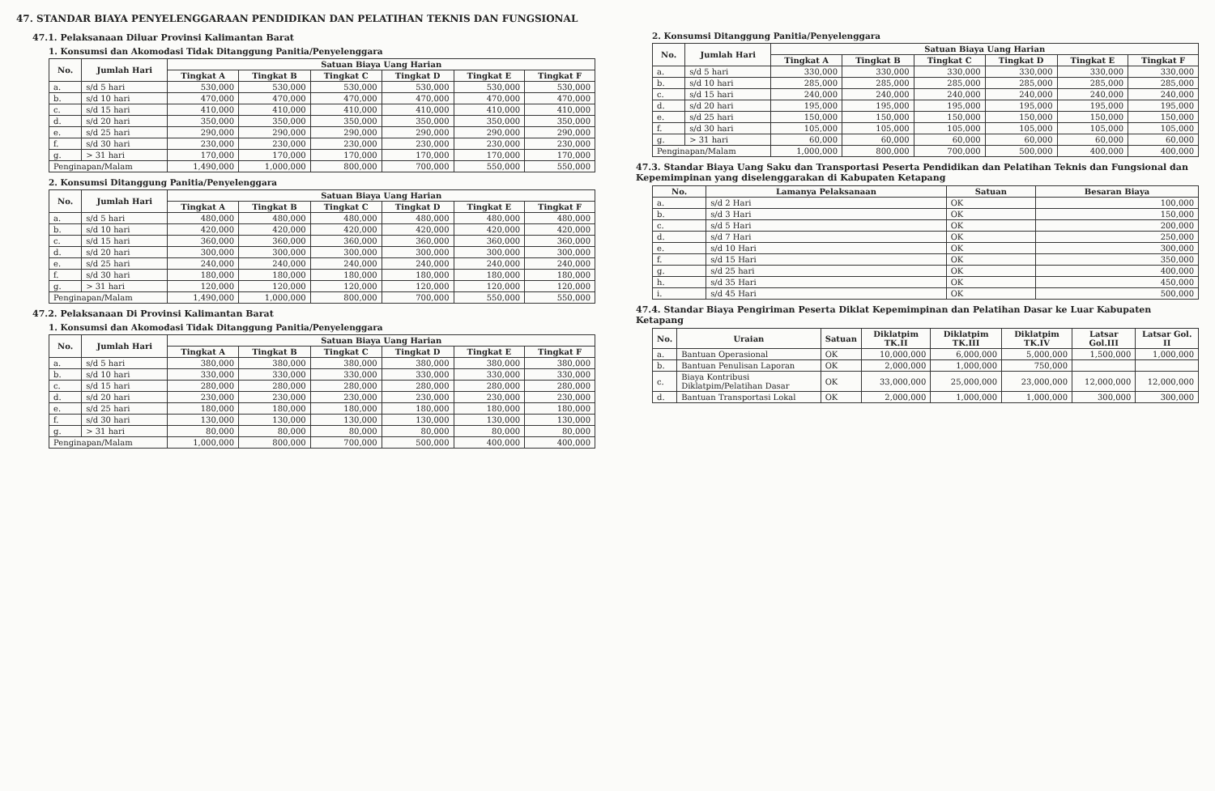47. STANDAR BIAYA PENYELENGGARAAN PENDIDIKAN DAN PELATIHAN TEKNIS DAN FUNGSIONAL
47.1. Pelaksanaan Diluar Provinsi Kalimantan Barat
1. Konsumsi dan Akomodasi Tidak Ditanggung Panitia/Penyelenggara
| No. | Jumlah Hari | Satuan Biaya Uang Harian | | | | | |
| --- | --- | --- | --- | --- | --- | --- | --- |
| | | Tingkat A | Tingkat B | Tingkat C | Tingkat D | Tingkat E | Tingkat F |
| a. | s/d 5 hari | 530,000 | 530,000 | 530,000 | 530,000 | 530,000 | 530,000 |
| b. | s/d 10 hari | 470,000 | 470,000 | 470,000 | 470,000 | 470,000 | 470,000 |
| c. | s/d 15 hari | 410,000 | 410,000 | 410,000 | 410,000 | 410,000 | 410,000 |
| d. | s/d 20 hari | 350,000 | 350,000 | 350,000 | 350,000 | 350,000 | 350,000 |
| e. | s/d 25 hari | 290,000 | 290,000 | 290,000 | 290,000 | 290,000 | 290,000 |
| f. | s/d 30 hari | 230,000 | 230,000 | 230,000 | 230,000 | 230,000 | 230,000 |
| g. | > 31 hari | 170,000 | 170,000 | 170,000 | 170,000 | 170,000 | 170,000 |
| Penginapan/Malam | | 1,490,000 | 1,000,000 | 800,000 | 700,000 | 550,000 | 550,000 |
2. Konsumsi Ditanggung Panitia/Penyelenggara
| No. | Jumlah Hari | Satuan Biaya Uang Harian | | | | | |
| --- | --- | --- | --- | --- | --- | --- | --- |
| | | Tingkat A | Tingkat B | Tingkat C | Tingkat D | Tingkat E | Tingkat F |
| a. | s/d 5 hari | 480,000 | 480,000 | 480,000 | 480,000 | 480,000 | 480,000 |
| b. | s/d 10 hari | 420,000 | 420,000 | 420,000 | 420,000 | 420,000 | 420,000 |
| c. | s/d 15 hari | 360,000 | 360,000 | 360,000 | 360,000 | 360,000 | 360,000 |
| d. | s/d 20 hari | 300,000 | 300,000 | 300,000 | 300,000 | 300,000 | 300,000 |
| e. | s/d 25 hari | 240,000 | 240,000 | 240,000 | 240,000 | 240,000 | 240,000 |
| f. | s/d 30 hari | 180,000 | 180,000 | 180,000 | 180,000 | 180,000 | 180,000 |
| g. | > 31 hari | 120,000 | 120,000 | 120,000 | 120,000 | 120,000 | 120,000 |
| Penginapan/Malam | | 1,490,000 | 1,000,000 | 800,000 | 700,000 | 550,000 | 550,000 |
47.2. Pelaksanaan Di Provinsi Kalimantan Barat
1. Konsumsi dan Akomodasi Tidak Ditanggung Panitia/Penyelenggara
| No. | Jumlah Hari | Satuan Biaya Uang Harian | | | | | |
| --- | --- | --- | --- | --- | --- | --- | --- |
| | | Tingkat A | Tingkat B | Tingkat C | Tingkat D | Tingkat E | Tingkat F |
| a. | s/d 5 hari | 380,000 | 380,000 | 380,000 | 380,000 | 380,000 | 380,000 |
| b. | s/d 10 hari | 330,000 | 330,000 | 330,000 | 330,000 | 330,000 | 330,000 |
| c. | s/d 15 hari | 280,000 | 280,000 | 280,000 | 280,000 | 280,000 | 280,000 |
| d. | s/d 20 hari | 230,000 | 230,000 | 230,000 | 230,000 | 230,000 | 230,000 |
| e. | s/d 25 hari | 180,000 | 180,000 | 180,000 | 180,000 | 180,000 | 180,000 |
| f. | s/d 30 hari | 130,000 | 130,000 | 130,000 | 130,000 | 130,000 | 130,000 |
| g. | > 31 hari | 80,000 | 80,000 | 80,000 | 80,000 | 80,000 | 80,000 |
| Penginapan/Malam | | 1,000,000 | 800,000 | 700,000 | 500,000 | 400,000 | 400,000 |
2. Konsumsi Ditanggung Panitia/Penyelenggara
| No. | Jumlah Hari | Satuan Biaya Uang Harian | | | | | |
| --- | --- | --- | --- | --- | --- | --- | --- |
| | | Tingkat A | Tingkat B | Tingkat C | Tingkat D | Tingkat E | Tingkat F |
| a. | s/d 5 hari | 330,000 | 330,000 | 330,000 | 330,000 | 330,000 | 330,000 |
| b. | s/d 10 hari | 285,000 | 285,000 | 285,000 | 285,000 | 285,000 | 285,000 |
| c. | s/d 15 hari | 240,000 | 240,000 | 240,000 | 240,000 | 240,000 | 240,000 |
| d. | s/d 20 hari | 195,000 | 195,000 | 195,000 | 195,000 | 195,000 | 195,000 |
| e. | s/d 25 hari | 150,000 | 150,000 | 150,000 | 150,000 | 150,000 | 150,000 |
| f. | s/d 30 hari | 105,000 | 105,000 | 105,000 | 105,000 | 105,000 | 105,000 |
| g. | > 31 hari | 60,000 | 60,000 | 60,000 | 60,000 | 60,000 | 60,000 |
| Penginapan/Malam | | 1,000,000 | 800,000 | 700,000 | 500,000 | 400,000 | 400,000 |
47.3. Standar Biaya Uang Saku dan Transportasi Peserta Pendidikan dan Pelatihan Teknis dan Fungsional dan Kepemimpinan yang diselenggarakan di Kabupaten Ketapang
| No. | Lamanya Pelaksanaan | Satuan | Besaran Biaya |
| --- | --- | --- | --- |
| a. | s/d 2 Hari | OK | 100,000 |
| b. | s/d 3 Hari | OK | 150,000 |
| c. | s/d 5 Hari | OK | 200,000 |
| d. | s/d 7 Hari | OK | 250,000 |
| e. | s/d 10 Hari | OK | 300,000 |
| f. | s/d 15 Hari | OK | 350,000 |
| g. | s/d 25 hari | OK | 400,000 |
| h. | s/d 35 Hari | OK | 450,000 |
| i. | s/d 45 Hari | OK | 500,000 |
47.4. Standar Biaya Pengiriman Peserta Diklat Kepemimpinan dan Pelatihan Dasar ke Luar Kabupaten Ketapang
| No. | Uraian | Satuan | Diklatpim TK.II | Diklatpim TK.III | Diklatpim TK.IV | Latsar Gol.III | Latsar Gol. II |
| --- | --- | --- | --- | --- | --- | --- | --- |
| a. | Bantuan Operasional | OK | 10,000,000 | 6,000,000 | 5,000,000 | 1,500,000 | 1,000,000 |
| b. | Bantuan Penulisan Laporan | OK | 2,000,000 | 1,000,000 | 750,000 | | |
| c. | Biaya Kontribusi Diklatpim/Pelatihan Dasar | OK | 33,000,000 | 25,000,000 | 23,000,000 | 12,000,000 | 12,000,000 |
| d. | Bantuan Transportasi Lokal | OK | 2,000,000 | 1,000,000 | 1,000,000 | 300,000 | 300,000 |